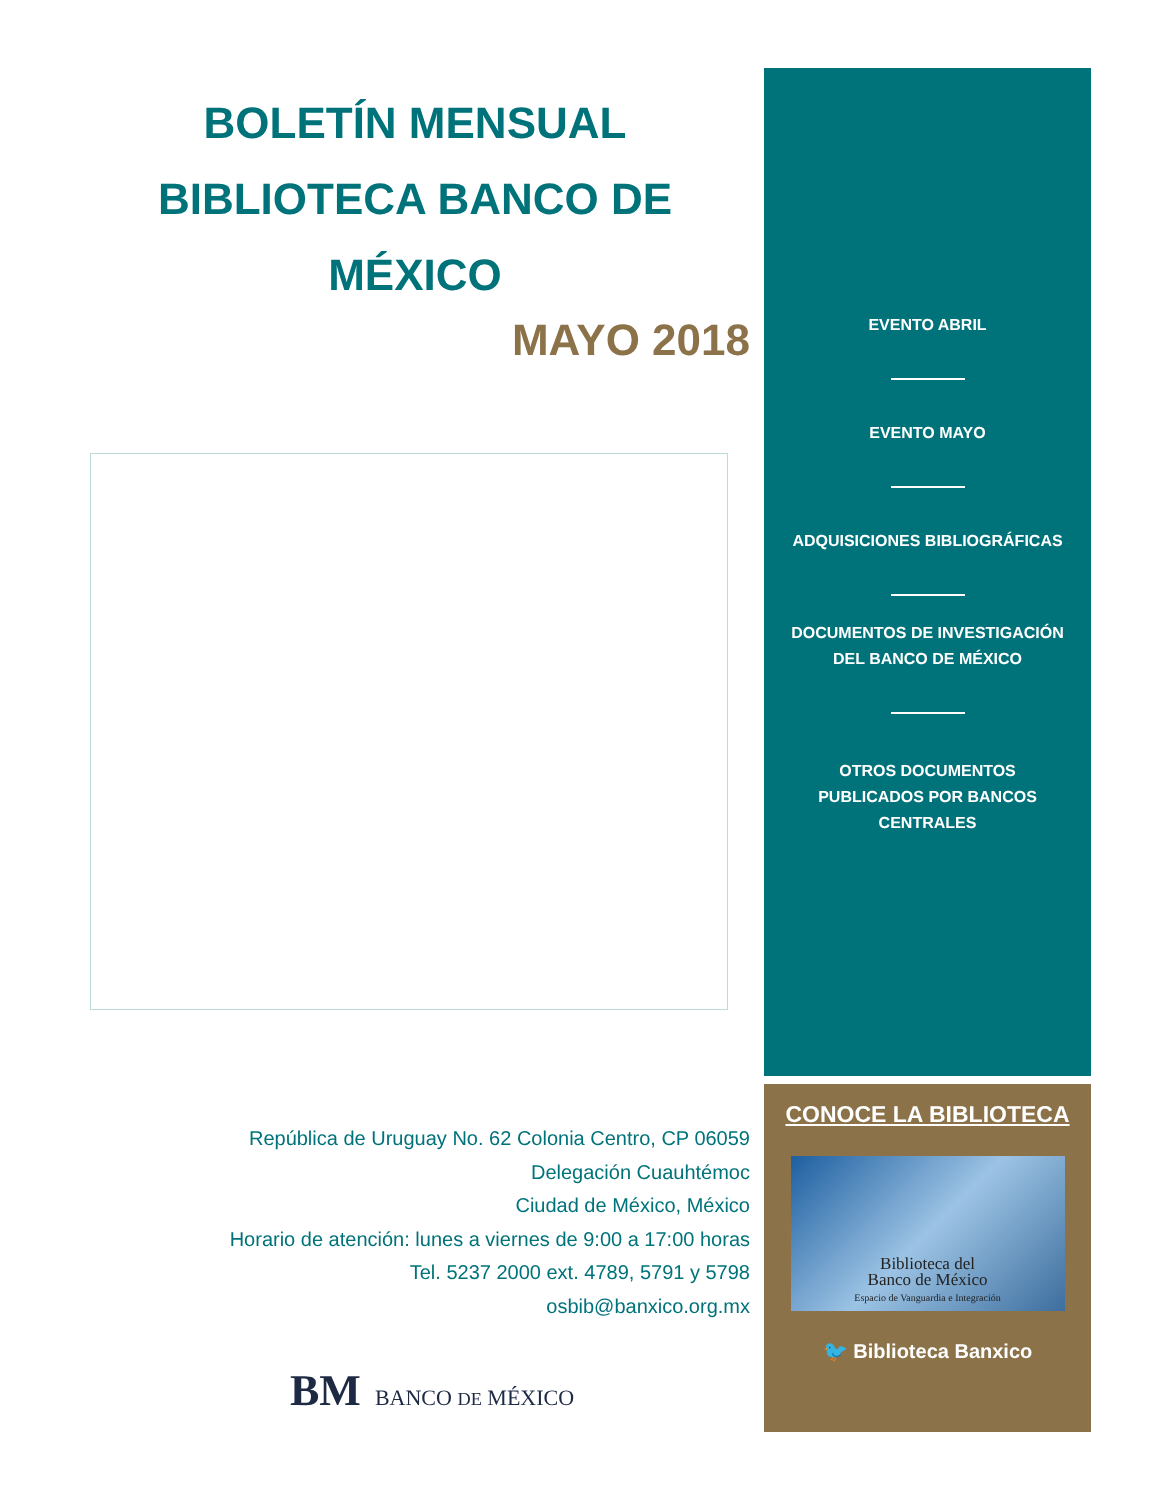BOLETÍN MENSUAL
BIBLIOTECA BANCO DE MÉXICO
MAYO 2018
República de Uruguay No. 62 Colonia Centro, CP 06059
Delegación Cuauhtémoc
Ciudad de México, México
Horario de atención: lunes a viernes de 9:00 a 17:00 horas
Tel. 5237 2000 ext. 4789, 5791 y 5798
osbib@banxico.org.mx
BM BANCO DE MÉXICO
EVENTO ABRIL
EVENTO MAYO
ADQUISICIONES BIBLIOGRÁFICAS
DOCUMENTOS DE INVESTIGACIÓN
DEL BANCO DE MÉXICO
OTROS DOCUMENTOS
PUBLICADOS POR BANCOS
CENTRALES
CONOCE LA BIBLIOTECA
Biblioteca del
Banco de México
Espacio de Vanguardia e Integración
🐦 Biblioteca Banxico